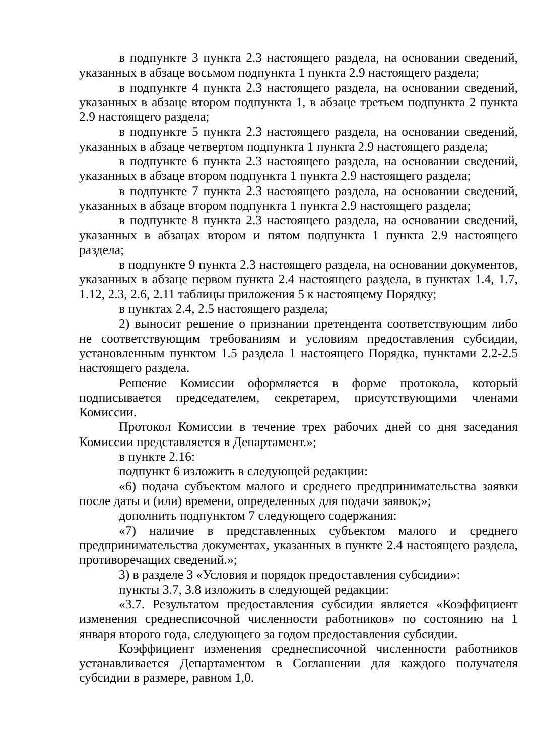в подпункте 3 пункта 2.3 настоящего раздела, на основании сведений, указанных в абзаце восьмом подпункта 1 пункта 2.9 настоящего раздела;
в подпункте 4 пункта 2.3 настоящего раздела, на основании сведений, указанных в абзаце втором подпункта 1, в абзаце третьем подпункта 2 пункта 2.9 настоящего раздела;
в подпункте 5 пункта 2.3 настоящего раздела, на основании сведений, указанных в абзаце четвертом подпункта 1 пункта 2.9 настоящего раздела;
в подпункте 6 пункта 2.3 настоящего раздела, на основании сведений, указанных в абзаце втором подпункта 1 пункта 2.9 настоящего раздела;
в подпункте 7 пункта 2.3 настоящего раздела, на основании сведений, указанных в абзаце втором подпункта 1 пункта 2.9 настоящего раздела;
в подпункте 8 пункта 2.3 настоящего раздела, на основании сведений, указанных в абзацах втором и пятом подпункта 1 пункта 2.9 настоящего раздела;
в подпункте 9 пункта 2.3 настоящего раздела, на основании документов, указанных в абзаце первом пункта 2.4 настоящего раздела, в пунктах 1.4, 1.7, 1.12, 2.3, 2.6, 2.11 таблицы приложения 5 к настоящему Порядку;
в пунктах 2.4, 2.5 настоящего раздела;
2) выносит решение о признании претендента соответствующим либо не соответствующим требованиям и условиям предоставления субсидии, установленным пунктом 1.5 раздела 1 настоящего Порядка, пунктами 2.2-2.5 настоящего раздела.
Решение Комиссии оформляется в форме протокола, который подписывается председателем, секретарем, присутствующими членами Комиссии.
Протокол Комиссии в течение трех рабочих дней со дня заседания Комиссии представляется в Департамент.»;
в пункте 2.16:
подпункт 6 изложить в следующей редакции:
«6) подача субъектом малого и среднего предпринимательства заявки после даты и (или) времени, определенных для подачи заявок;»;
дополнить подпунктом 7 следующего содержания:
«7) наличие в представленных субъектом малого и среднего предпринимательства документах, указанных в пункте 2.4 настоящего раздела, противоречащих сведений.»;
3) в разделе 3 «Условия и порядок предоставления субсидии»:
пункты 3.7, 3.8 изложить в следующей редакции:
«3.7. Результатом предоставления субсидии является «Коэффициент изменения среднесписочной численности работников» по состоянию на 1 января второго года, следующего за годом предоставления субсидии.
Коэффициент изменения среднесписочной численности работников устанавливается Департаментом в Соглашении для каждого получателя субсидии в размере, равном 1,0.